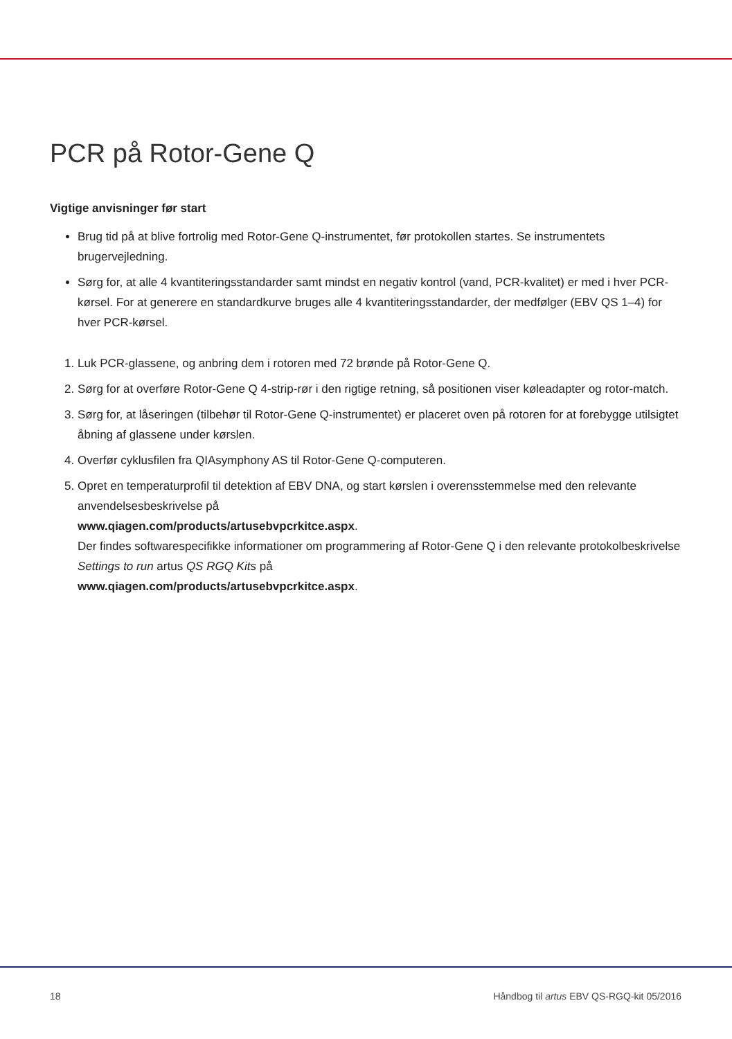PCR på Rotor-Gene Q
Vigtige anvisninger før start
Brug tid på at blive fortrolig med Rotor-Gene Q-instrumentet, før protokollen startes. Se instrumentets brugervejledning.
Sørg for, at alle 4 kvantiteringsstandarder samt mindst en negativ kontrol (vand, PCR-kvalitet) er med i hver PCR-kørsel. For at generere en standardkurve bruges alle 4 kvantiteringsstandarder, der medfølger (EBV QS 1–4) for hver PCR-kørsel.
1. Luk PCR-glassene, og anbring dem i rotoren med 72 brønde på Rotor-Gene Q.
2. Sørg for at overføre Rotor-Gene Q 4-strip-rør i den rigtige retning, så positionen viser køleadapter og rotor-match.
3. Sørg for, at låseringen (tilbehør til Rotor-Gene Q-instrumentet) er placeret oven på rotoren for at forebygge utilsigtet åbning af glassene under kørslen.
4. Overfør cyklusfilen fra QIAsymphony AS til Rotor-Gene Q-computeren.
5. Opret en temperaturprofil til detektion af EBV DNA, og start kørslen i overensstemmelse med den relevante anvendelsesbeskrivelse på
www.qiagen.com/products/artusebvpcrkitce.aspx.
Der findes softwarespecifikke informationer om programmering af Rotor-Gene Q i den relevante protokolbeskrivelse Settings to run artus QS RGQ Kits på
www.qiagen.com/products/artusebvpcrkitce.aspx.
18 Håndbog til artus EBV QS-RGQ-kit 05/2016